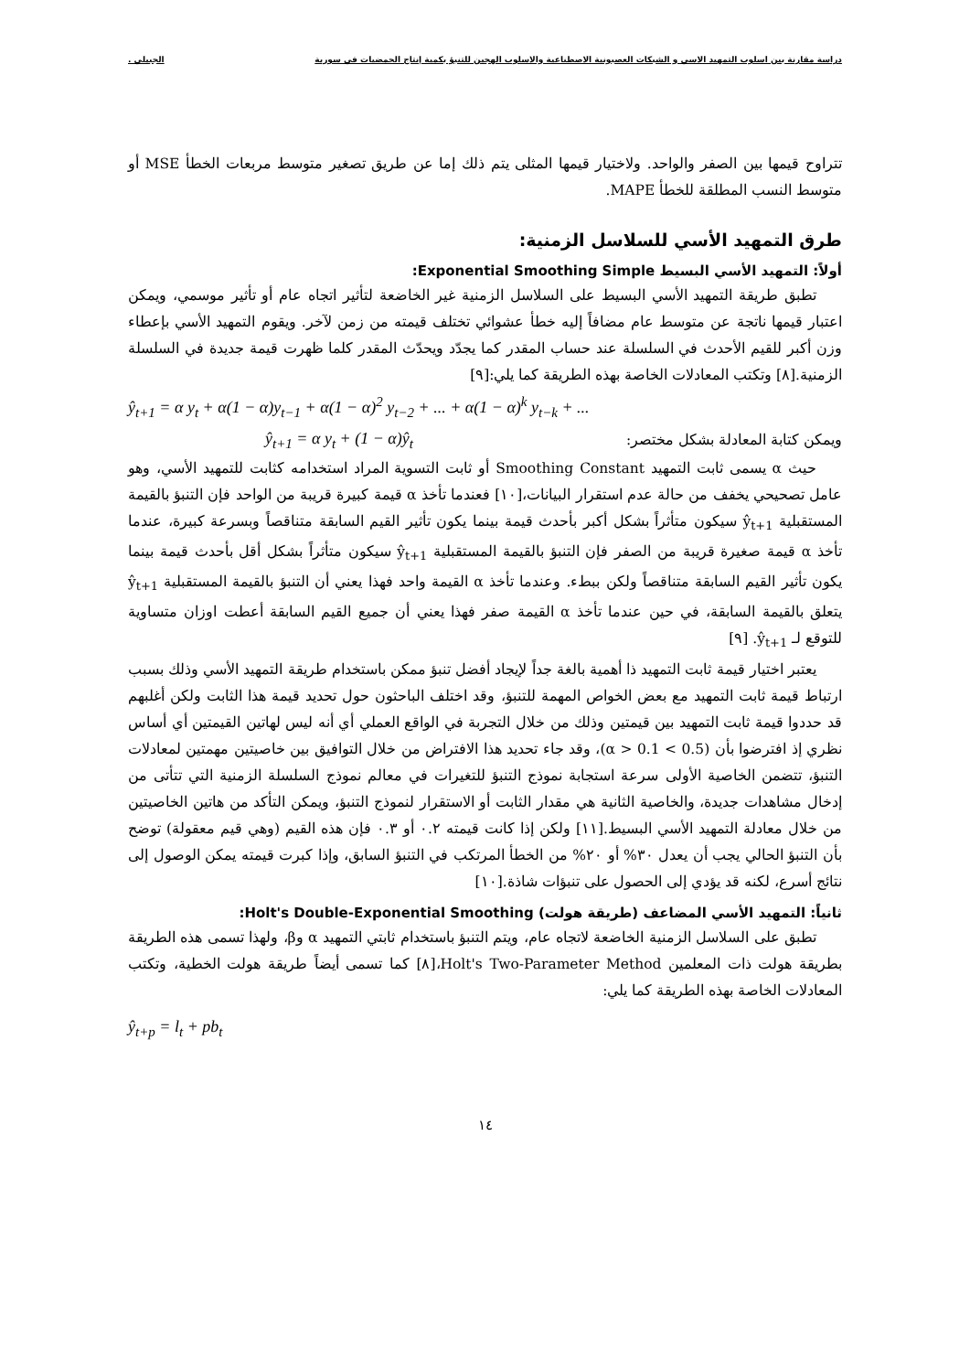دراسة مقارنة بين اسلوب التمهيد الاسي و الشبكات العصبونية الاصطناعية والاسلوب الهجين للتنبؤ بكمية إنتاج الحمضيات في سورية الجبيلي .
تتراوح قيمها بين الصفر والواحد. ولاختيار قيمها المثلى يتم ذلك إما عن طريق تصغير متوسط مربعات الخطأ MSE أو متوسط النسب المطلقة للخطأ MAPE.
طرق التمهيد الأسي للسلاسل الزمنية:
أولاً: التمهيد الأسي البسيط Exponential Smoothing Simple:
تطبق طريقة التمهيد الأسي البسيط على السلاسل الزمنية غير الخاضعة لتأثير اتجاه عام أو تأثير موسمي، ويمكن اعتبار قيمها ناتجة عن متوسط عام مضافاً إليه خطأ عشوائي تختلف قيمته من زمن لآخر. ويقوم التمهيد الأسي بإعطاء وزن أكبر للقيم الأحدث في السلسلة عند حساب المقدر كما يجدّد ويحدّث المقدر كلما ظهرت قيمة جديدة في السلسلة الزمنية.[٨] وتكتب المعادلات الخاصة بهذه الطريقة كما يلي:[٩]
ŷ<sub>t+1</sub> = α y<sub>t</sub> + α(1 − α)y<sub>t−1</sub> + α(1 − α)<sup>2</sup> y<sub>t−2</sub> + ... + α(1 − α)<sup>k</sup> y<sub>t−k</sub> + ...
ويمكن كتابة المعادلة بشكل مختصر:
ŷ<sub>t+1</sub> = α y<sub>t</sub> + (1 − α)ŷ<sub>t</sub>
حيث α يسمى ثابت التمهيد Smoothing Constant أو ثابت التسوية المراد استخدامه كثابت للتمهيد الأسي، وهو عامل تصحيحي يخفف من حالة عدم استقرار البيانات،[١٠] فعندما تأخذ α قيمة كبيرة قريبة من الواحد فإن التنبؤ بالقيمة المستقبلية ŷ<sub>t+1</sub> سيكون متأثراً بشكل أكبر بأحدث قيمة بينما يكون تأثير القيم السابقة متناقصاً وبسرعة كبيرة، عندما تأخذ α قيمة صغيرة قريبة من الصفر فإن التنبؤ بالقيمة المستقبلية ŷ<sub>t+1</sub> سيكون متأثراً بشكل أقل بأحدث قيمة بينما يكون تأثير القيم السابقة متناقصاً ولكن ببطء. وعندما تأخذ α القيمة واحد فهذا يعني أن التنبؤ بالقيمة المستقبلية ŷ<sub>t+1</sub> يتعلق بالقيمة السابقة، في حين عندما تأخذ α القيمة صفر فهذا يعني أن جميع القيم السابقة أعطت اوزان متساوية للتوقع لـ ŷ<sub>t+1</sub>. [٩]
يعتبر اختيار قيمة ثابت التمهيد ذا أهمية بالغة جداً لإيجاد أفضل تنبؤ ممكن باستخدام طريقة التمهيد الأسي وذلك بسبب ارتباط قيمة ثابت التمهيد مع بعض الخواص المهمة للتنبؤ، وقد اختلف الباحثون حول تحديد قيمة هذا الثابت ولكن أغلبهم قد حددوا قيمة ثابت التمهيد بين قيمتين وذلك من خلال التجربة في الواقع العملي أي أنه ليس لهاتين القيمتين أي أساس نظري إذ افترضوا بأن (0.5 > α > 0.1)، وقد جاء تحديد هذا الافتراض من خلال التوافيق بين خاصيتين مهمتين لمعادلات التنبؤ، تتضمن الخاصية الأولى سرعة استجابة نموذج التنبؤ للتغيرات في معالم نموذج السلسلة الزمنية التي تتأتى من إدخال مشاهدات جديدة، والخاصية الثانية هي مقدار الثابت أو الاستقرار لنموذج التنبؤ، ويمكن التأكد من هاتين الخاصيتين من خلال معادلة التمهيد الأسي البسيط.[١١] ولكن إذا كانت قيمته ٠.٢ أو ٠.٣ فإن هذه القيم (وهي قيم معقولة) توضح بأن التنبؤ الحالي يجب أن يعدل ٣٠% أو ٢٠% من الخطأ المرتكب في التنبؤ السابق، وإذا كبرت قيمته يمكن الوصول إلى نتائج أسرع، لكنه قد يؤدي إلى الحصول على تنبؤات شاذة.[١٠]
ثانياً: التمهيد الأسي المضاعف (طريقة هولت) Holt's Double-Exponential Smoothing:
تطبق على السلاسل الزمنية الخاضعة لاتجاه عام، ويتم التنبؤ باستخدام ثابتي التمهيد α وβ، ولهذا تسمى هذه الطريقة بطريقة هولت ذات المعلمين Holt's Two-Parameter Method،[٨] كما تسمى أيضاً طريقة هولت الخطية، وتكتب المعادلات الخاصة بهذه الطريقة كما يلي:
ŷ<sub>t+p</sub> = l<sub>t</sub> + pb<sub>t</sub>
١٤